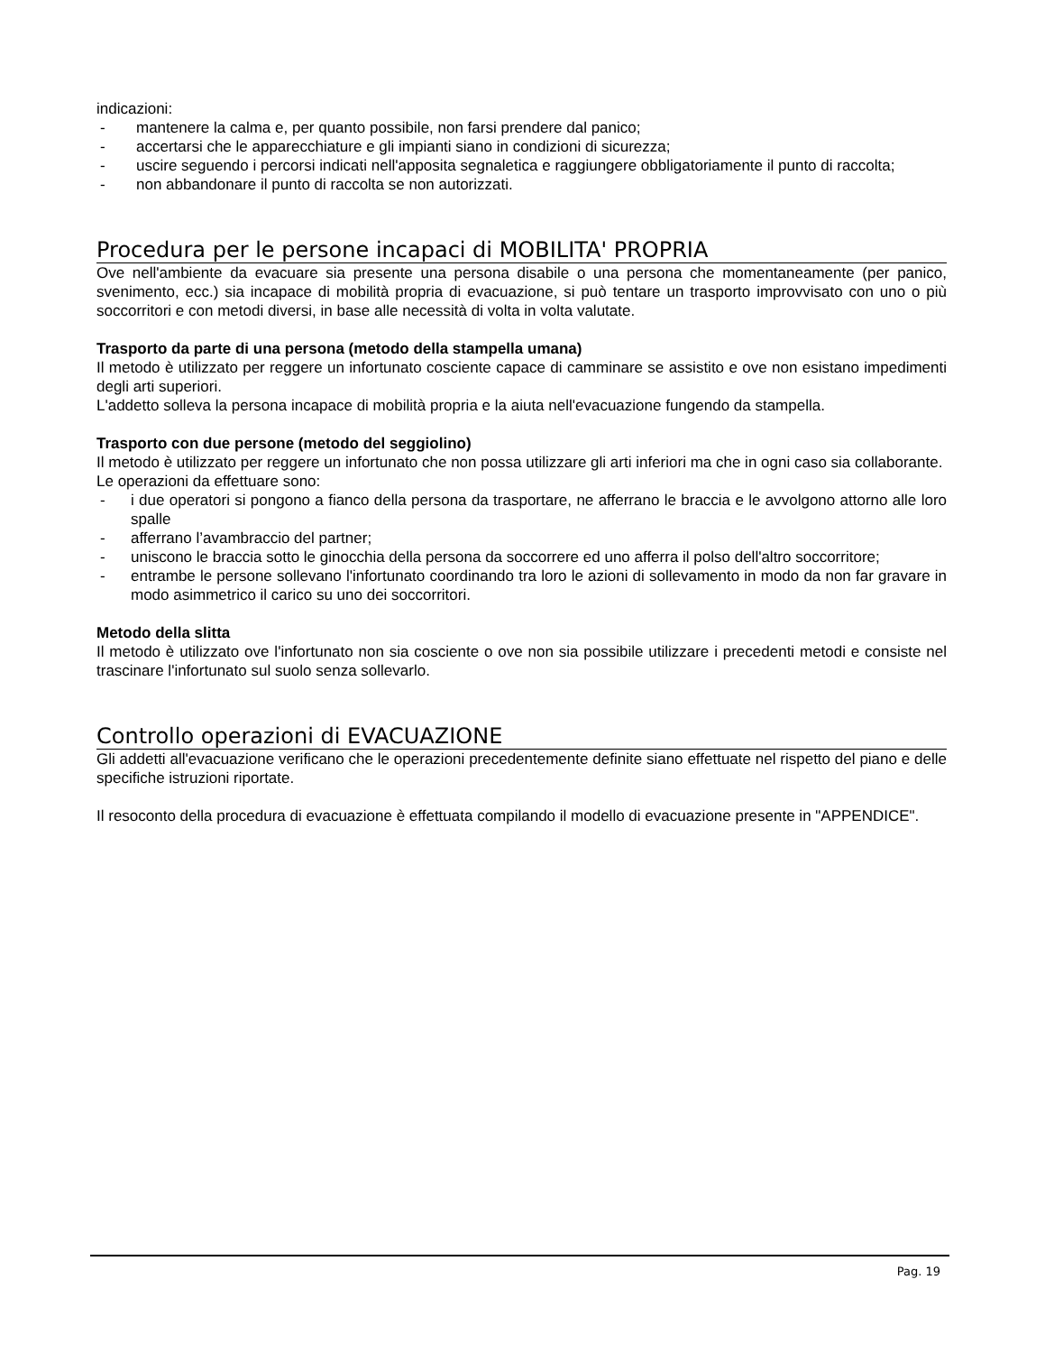indicazioni:
- mantenere la calma e, per quanto possibile, non farsi prendere dal panico;
- accertarsi che le apparecchiature e gli impianti siano in condizioni di sicurezza;
- uscire seguendo i percorsi indicati nell'apposita segnaletica e raggiungere obbligatoriamente il punto di raccolta;
- non abbandonare il punto di raccolta se non autorizzati.
Procedura per le persone incapaci di MOBILITA' PROPRIA
Ove nell'ambiente da evacuare sia presente una persona disabile o una persona che momentaneamente (per panico, svenimento, ecc.) sia incapace di mobilità propria di evacuazione, si può tentare un trasporto improvvisato con uno o più soccorritori e con metodi diversi, in base alle necessità di volta in volta valutate.
Trasporto da parte di una persona (metodo della stampella umana)
Il metodo è utilizzato per reggere un infortunato cosciente capace di camminare se assistito e ove non esistano impedimenti degli arti superiori.
L'addetto solleva la persona incapace di mobilità propria e la aiuta nell'evacuazione fungendo da stampella.
Trasporto con due persone (metodo del seggiolino)
Il metodo è utilizzato per reggere un infortunato che non possa utilizzare gli arti inferiori ma che in ogni caso sia collaborante.
Le operazioni da effettuare sono:
- i due operatori si pongono a fianco della persona da trasportare, ne afferrano le braccia e le avvolgono attorno alle loro spalle
- afferrano l’avambraccio del partner;
- uniscono le braccia sotto le ginocchia della persona da soccorrere ed uno afferra il polso dell'altro soccorritore;
- entrambe le persone sollevano l'infortunato coordinando tra loro le azioni di sollevamento in modo da non far gravare in modo asimmetrico il carico su uno dei soccorritori.
Metodo della slitta
Il metodo è utilizzato ove l'infortunato non sia cosciente o ove non sia possibile utilizzare i precedenti metodi e consiste nel trascinare l'infortunato sul suolo senza sollevarlo.
Controllo operazioni di EVACUAZIONE
Gli addetti all'evacuazione verificano che le operazioni precedentemente definite siano effettuate nel rispetto del piano e delle specifiche istruzioni riportate.
Il resoconto della procedura di evacuazione è effettuata compilando il modello di evacuazione presente in "APPENDICE".
Pag. 19